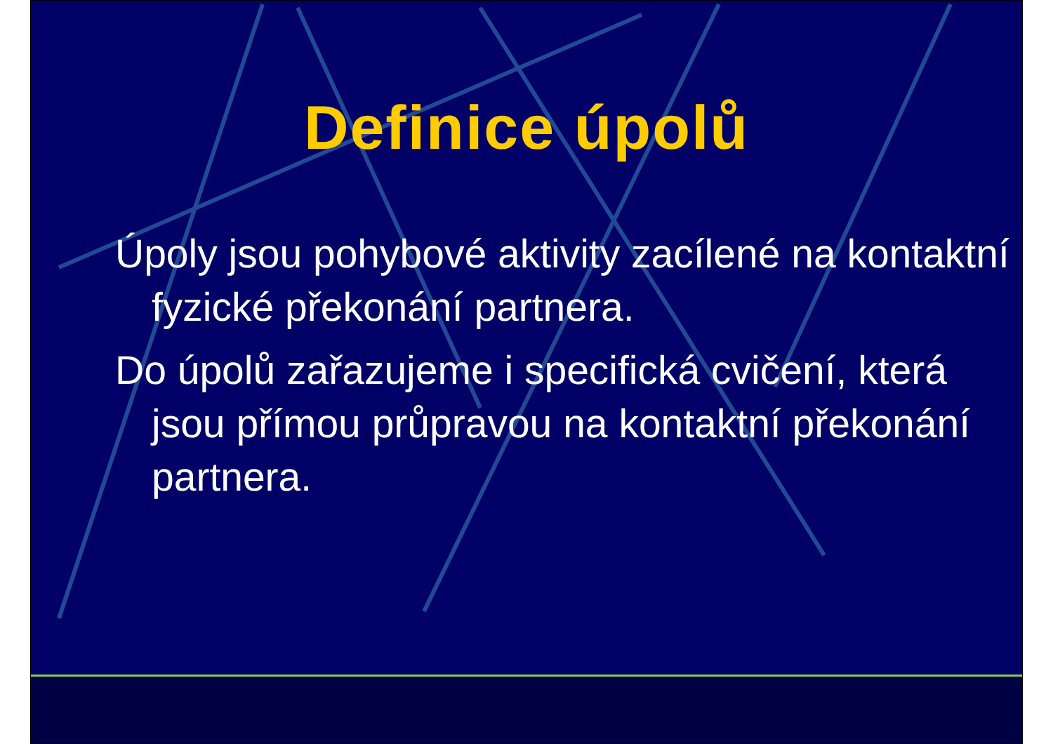Definice úpolů
Úpoly jsou pohybové aktivity zacílené na kontaktní fyzické překonání partnera.
Do úpolů zařazujeme i specifická cvičení, která jsou přímou průpravou na kontaktní překonání partnera.